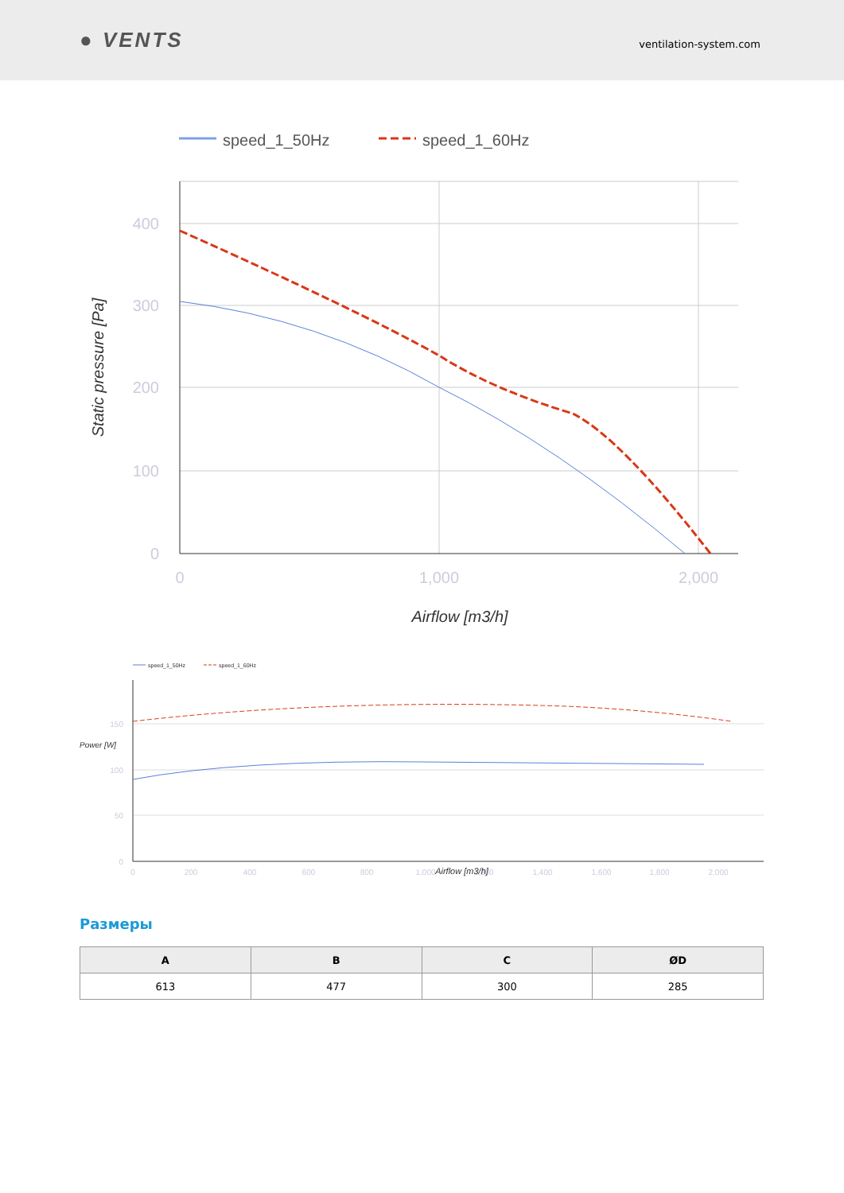● VENTS
ventilation-system.com
speed_1_50Hz
speed_1_60Hz
400
300
200
100
0
0
1,000
2,000
Airflow [m3/h]
Static pressure [Pa]
speed_1_50Hz
speed_1_60Hz
150
100
50
0
0
200
400
600
800
1,000
1,200
1,400
1,600
1,800
2,000
Airflow [m3/h]
Power [W]
Размеры
| A | B | C | ØD |
| --- | --- | --- | --- |
| 613 | 477 | 300 | 285 |